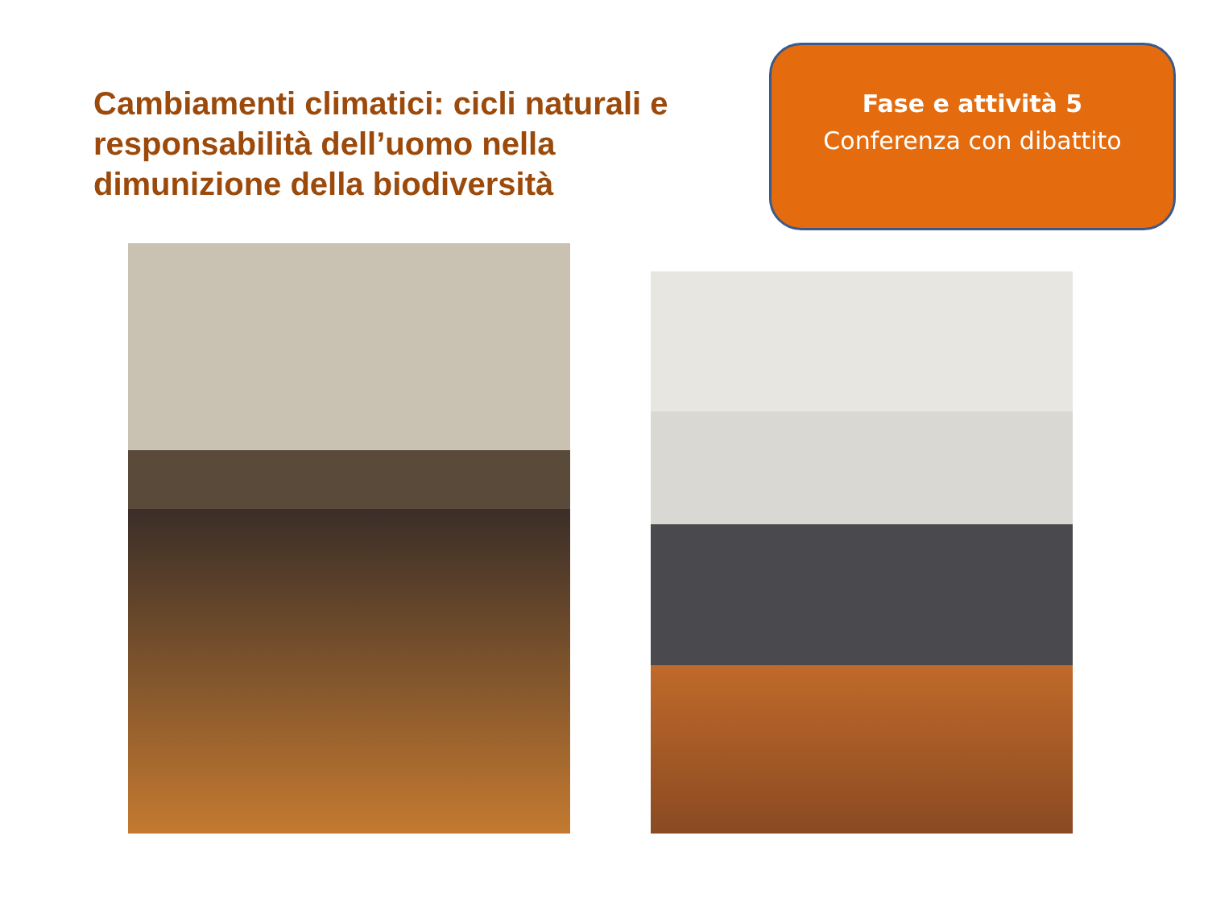Cambiamenti climatici: cicli naturali e responsabilità dell’uomo nella dimunizione della biodiversità
Fase e attività 5
Conferenza con dibattito